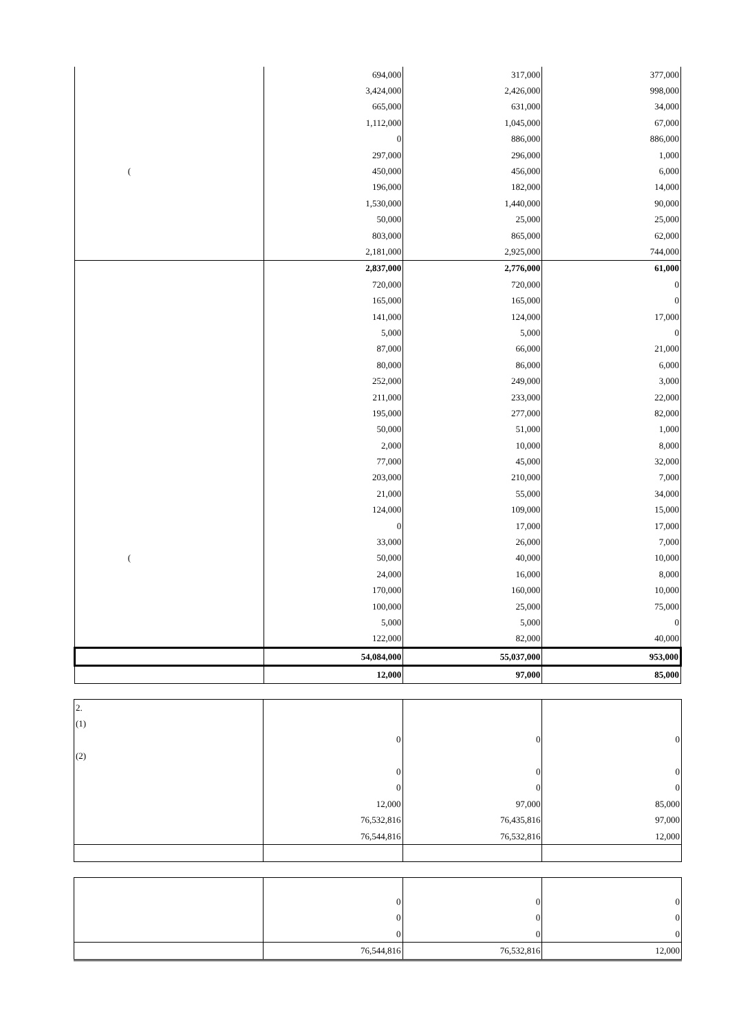| | 694,000 | 317,000 | 377,000 |
| | 3,424,000 | 2,426,000 | 998,000 |
| | 665,000 | 631,000 | 34,000 |
| | 1,112,000 | 1,045,000 | 67,000 |
| | 0 | 886,000 | 886,000 |
| | 297,000 | 296,000 | 1,000 |
| ( | 450,000 | 456,000 | 6,000 |
| | 196,000 | 182,000 | 14,000 |
| | 1,530,000 | 1,440,000 | 90,000 |
| | 50,000 | 25,000 | 25,000 |
| | 803,000 | 865,000 | 62,000 |
| | 2,181,000 | 2,925,000 | 744,000 |
| | 2,837,000 | 2,776,000 | 61,000 |
| | 720,000 | 720,000 | 0 |
| | 165,000 | 165,000 | 0 |
| | 141,000 | 124,000 | 17,000 |
| | 5,000 | 5,000 | 0 |
| | 87,000 | 66,000 | 21,000 |
| | 80,000 | 86,000 | 6,000 |
| | 252,000 | 249,000 | 3,000 |
| | 211,000 | 233,000 | 22,000 |
| | 195,000 | 277,000 | 82,000 |
| | 50,000 | 51,000 | 1,000 |
| | 2,000 | 10,000 | 8,000 |
| | 77,000 | 45,000 | 32,000 |
| | 203,000 | 210,000 | 7,000 |
| | 21,000 | 55,000 | 34,000 |
| | 124,000 | 109,000 | 15,000 |
| | 0 | 17,000 | 17,000 |
| | 33,000 | 26,000 | 7,000 |
| ( | 50,000 | 40,000 | 10,000 |
| | 24,000 | 16,000 | 8,000 |
| | 170,000 | 160,000 | 10,000 |
| | 100,000 | 25,000 | 75,000 |
| | 5,000 | 5,000 | 0 |
| | 122,000 | 82,000 | 40,000 |
| | 54,084,000 | 55,037,000 | 953,000 |
| | 12,000 | 97,000 | 85,000 |
| 2. | | | |
| (1) | | | |
| | 0 | 0 | 0 |
| (2) | | | |
| | 0 | 0 | 0 |
| | 0 | 0 | 0 |
| | 12,000 | 97,000 | 85,000 |
| | 76,532,816 | 76,435,816 | 97,000 |
| | 76,544,816 | 76,532,816 | 12,000 |
| | 0 | 0 | 0 |
| | 0 | 0 | 0 |
| | 0 | 0 | 0 |
| | 76,544,816 | 76,532,816 | 12,000 |